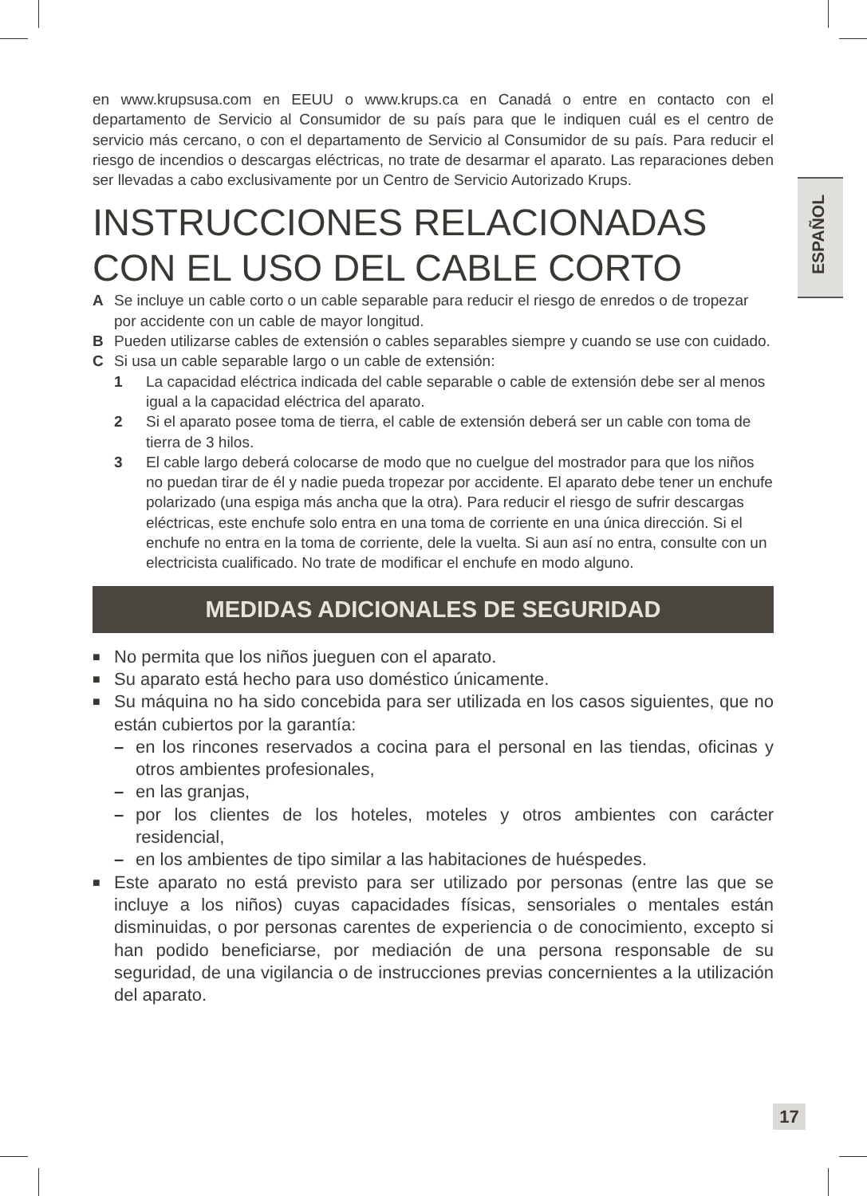ESPAÑOL
en www.krupsusa.com en EEUU o www.krups.ca en Canadá o entre en contacto con el departamento de Servicio al Consumidor de su país para que le indiquen cuál es el centro de servicio más cercano, o con el departamento de Servicio al Consumidor de su país. Para reducir el riesgo de incendios o descargas eléctricas, no trate de desarmar el aparato. Las reparaciones deben ser llevadas a cabo exclusivamente por un Centro de Servicio Autorizado Krups.
INSTRUCCIONES RELACIONADAS CON EL USO DEL CABLE CORTO
A Se incluye un cable corto o un cable separable para reducir el riesgo de enredos o de tropezar por accidente con un cable de mayor longitud.
B Pueden utilizarse cables de extensión o cables separables siempre y cuando se use con cuidado.
C Si usa un cable separable largo o un cable de extensión:
1 La capacidad eléctrica indicada del cable separable o cable de extensión debe ser al menos igual a la capacidad eléctrica del aparato.
2 Si el aparato posee toma de tierra, el cable de extensión deberá ser un cable con toma de tierra de 3 hilos.
3 El cable largo deberá colocarse de modo que no cuelgue del mostrador para que los niños no puedan tirar de él y nadie pueda tropezar por accidente. El aparato debe tener un enchufe polarizado (una espiga más ancha que la otra). Para reducir el riesgo de sufrir descargas eléctricas, este enchufe solo entra en una toma de corriente en una única dirección. Si el enchufe no entra en la toma de corriente, dele la vuelta. Si aun así no entra, consulte con un electricista cualificado. No trate de modificar el enchufe en modo alguno.
MEDIDAS ADICIONALES DE SEGURIDAD
■ No permita que los niños jueguen con el aparato.
■ Su aparato está hecho para uso doméstico únicamente.
■ Su máquina no ha sido concebida para ser utilizada en los casos siguientes, que no están cubiertos por la garantía:
– en los rincones reservados a cocina para el personal en las tiendas, oficinas y otros ambientes profesionales,
– en las granjas,
– por los clientes de los hoteles, moteles y otros ambientes con carácter residencial,
– en los ambientes de tipo similar a las habitaciones de huéspedes.
■ Este aparato no está previsto para ser utilizado por personas (entre las que se incluye a los niños) cuyas capacidades físicas, sensoriales o mentales están disminuidas, o por personas carentes de experiencia o de conocimiento, excepto si han podido beneficiarse, por mediación de una persona responsable de su seguridad, de una vigilancia o de instrucciones previas concernientes a la utilización del aparato.
17